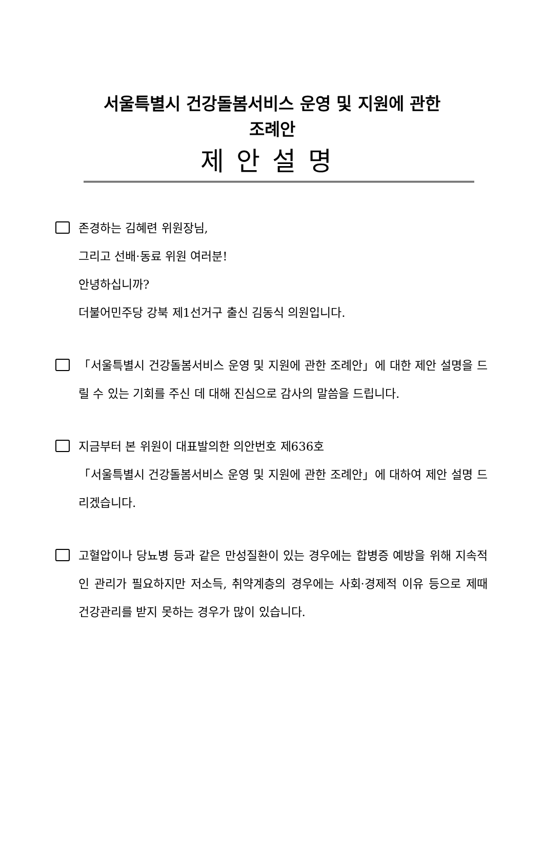서울특별시 건강돌봄서비스 운영 및 지원에 관한
조례안
제안설명
존경하는 김혜련 위원장님,
그리고 선배·동료 위원 여러분!
안녕하십니까?
더불어민주당 강북 제1선거구 출신 김동식 의원입니다.
「서울특별시 건강돌봄서비스 운영 및 지원에 관한 조례안」에 대한 제안 설명을 드릴 수 있는 기회를 주신 데 대해 진심으로 감사의 말씀을 드립니다.
지금부터 본 위원이 대표발의한 의안번호 제636호
「서울특별시 건강돌봄서비스 운영 및 지원에 관한 조례안」에 대하여 제안 설명 드리겠습니다.
고혈압이나 당뇨병 등과 같은 만성질환이 있는 경우에는 합병증 예방을 위해 지속적인 관리가 필요하지만 저소득, 취약계층의 경우에는 사회·경제적 이유 등으로 제때 건강관리를 받지 못하는 경우가 많이 있습니다.